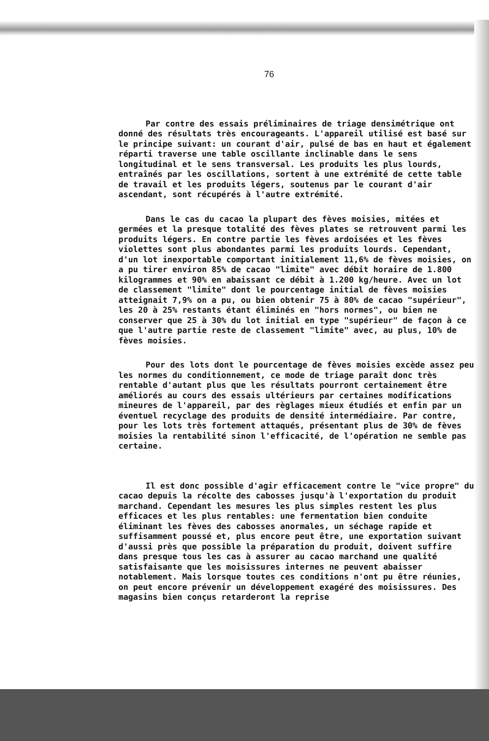76
Par contre des essais préliminaires de triage densimétrique ont donné des résultats très encourageants. L'appareil utilisé est basé sur le principe suivant: un courant d'air, pulsé de bas en haut et également réparti traverse une table oscillante inclinable dans le sens longitudinal et le sens transversal. Les produits les plus lourds, entraînés par les oscillations, sortent à une extrémité de cette table de travail et les produits légers, soutenus par le courant d'air ascendant, sont récupérés à l'autre extrémité.
Dans le cas du cacao la plupart des fèves moisies, mitées et germées et la presque totalité des fèves plates se retrouvent parmi les produits légers. En contre partie les fèves ardoisées et les fèves violettes sont plus abondantes parmi les produits lourds. Cependant, d'un lot inexportable comportant initialement 11,6% de fèves moisies, on a pu tirer environ 85% de cacao "limite" avec débit horaire de 1.800 kilogrammes et 90% en abaissant ce débit à 1.200 kg/heure. Avec un lot de classement "limite" dont le pourcentage initial de fèves moisies atteignait 7,9% on a pu, ou bien obtenir 75 à 80% de cacao "supérieur", les 20 à 25% restants étant éliminés en "hors normes", ou bien ne conserver que 25 à 30% du lot initial en type "supérieur" de façon à ce que l'autre partie reste de classement "limite" avec, au plus, 10% de fèves moisies.
Pour des lots dont le pourcentage de fèves moisies excède assez peu les normes du conditionnement, ce mode de triage paraît donc très rentable d'autant plus que les résultats pourront certainement être améliorés au cours des essais ultérieurs par certaines modifications mineures de l'appareil, par des règlages mieux étudiés et enfin par un éventuel recyclage des produits de densité intermédiaire. Par contre, pour les lots très fortement attaqués, présentant plus de 30% de fèves moisies la rentabilité sinon l'efficacité, de l'opération ne semble pas certaine.
Il est donc possible d'agir efficacement contre le "vice propre" du cacao depuis la récolte des cabosses jusqu'à l'exportation du produit marchand. Cependant les mesures les plus simples restent les plus efficaces et les plus rentables: une fermentation bien conduite éliminant les fèves des cabosses anormales, un séchage rapide et suffisamment poussé et, plus encore peut être, une exportation suivant d'aussi près que possible la préparation du produit, doivent suffire dans presque tous les cas à assurer au cacao marchand une qualité satisfaisante que les moisissures internes ne peuvent abaisser notablement. Mais lorsque toutes ces conditions n'ont pu être réunies, on peut encore prévenir un développement exagéré des moisissures. Des magasins bien conçus retarderont la reprise